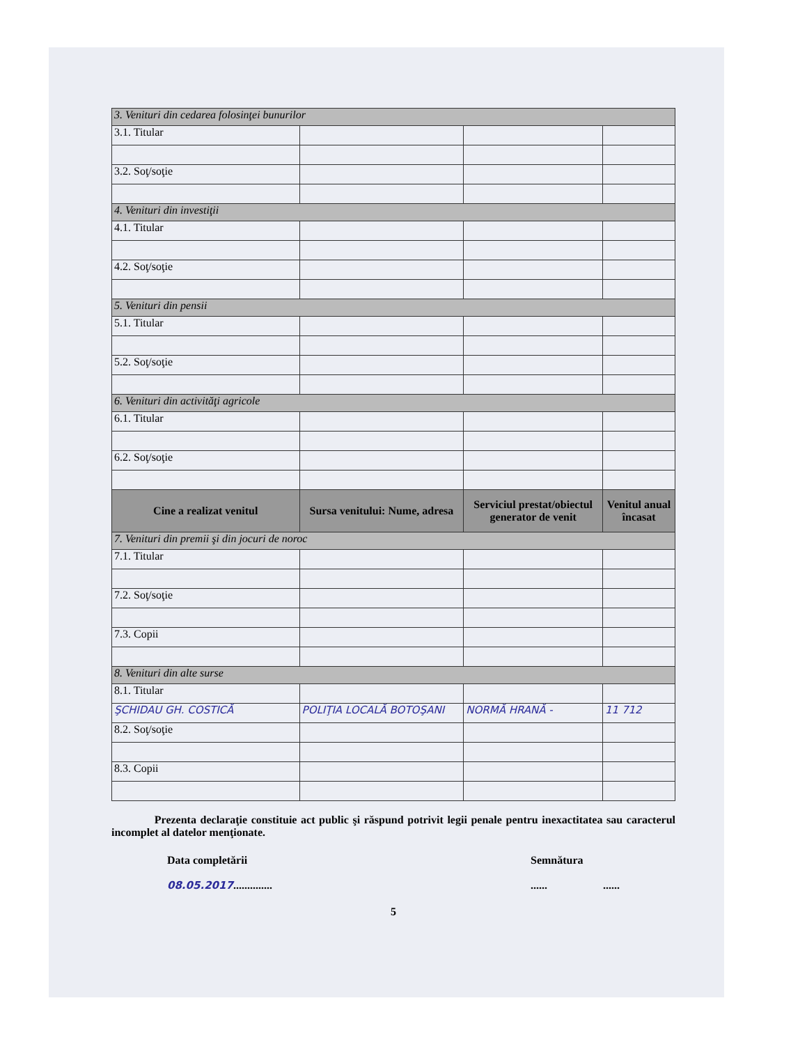| 3. Venituri din cedarea folosinţei bunurilor | | | |
| 3.1. Titular | | | |
| 3.2. Soţ/soţie | | | |
| 4. Venituri din investiţii | | | |
| 4.1. Titular | | | |
| 4.2. Soţ/soţie | | | |
| 5. Venituri din pensii | | | |
| 5.1. Titular | | | |
| 5.2. Soţ/soţie | | | |
| 6. Venituri din activităţi agricole | | | |
| 6.1. Titular | | | |
| 6.2. Soţ/soţie | | | |
| Cine a realizat venitul | Sursa venitului: Nume, adresa | Serviciul prestat/obiectul generator de venit | Venitul anual încasat |
| 7. Venituri din premii şi din jocuri de noroc | | | |
| 7.1. Titular | | | |
| 7.2. Soţ/soţie | | | |
| 7.3. Copii | | | |
| 8. Venituri din alte surse | | | |
| 8.1. Titular | | | |
| ŞCHIDAU GH. COSTICĂ | POLIŢIA LOCALĂ BOTOŞANI | NORMĂ HRANĂ - | 11 712 |
| 8.2. Soţ/soţie | | | |
| 8.3. Copii | | | |
Prezenta declaraţie constituie act public şi răspund potrivit legii penale pentru inexactitatea sau caracterul incomplet al datelor menţionate.
Data completării
08.05.2017..............
Semnătura
...... ......
5